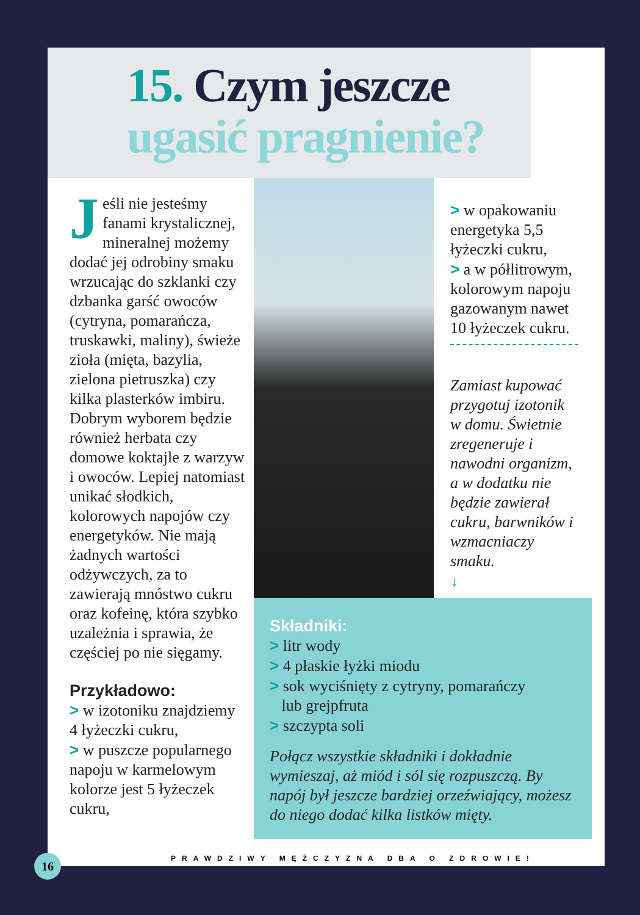15. Czym jeszcze
ugasić pragnienie?
Jeśli nie jesteśmy fanami krystalicznej, mineralnej możemy dodać jej odrobiny smaku wrzucając do szklanki czy dzbanka garść owoców (cytryna, pomarańcza, truskawki, maliny), świeże zioła (mięta, bazylia, zielona pietruszka) czy kilka plasterków imbiru. Dobrym wyborem będzie również herbata czy domowe koktajle z warzyw i owoców. Lepiej natomiast unikać słodkich, kolorowych napojów czy energetyków. Nie mają żadnych wartości odżywczych, za to zawierają mnóstwo cukru oraz kofeinę, która szybko uzależnia i sprawia, że częściej po nie sięgamy.
Przykładowo:
> w izotoniku znajdziemy 4 łyżeczki cukru,
> w puszcze popularnego napoju w karmelowym kolorze jest 5 łyżeczek cukru,
> w opakowaniu energetyka 5,5 łyżeczki cukru,
> a w półlitrowym, kolorowym napoju gazowanym nawet 10 łyżeczek cukru.
Zamiast kupować przygotuj izotonik w domu. Świetnie zregeneruje i nawodni organizm, a w dodatku nie będzie zawierał cukru, barwników i wzmacniaczy smaku.
↓
Składniki:
> litr wody
> 4 płaskie łyżki miodu
> sok wyciśnięty z cytryny, pomarańczy
lub grejpfruta
> szczypta soli
Połącz wszystkie składniki i dokładnie wymieszaj, aż miód i sól się rozpuszczą. By napój był jeszcze bardziej orzeźwiający, możesz do niego dodać kilka listków mięty.
PRAWDZIWY MĘŻCZYZNA DBA O ZDROWIE!
16